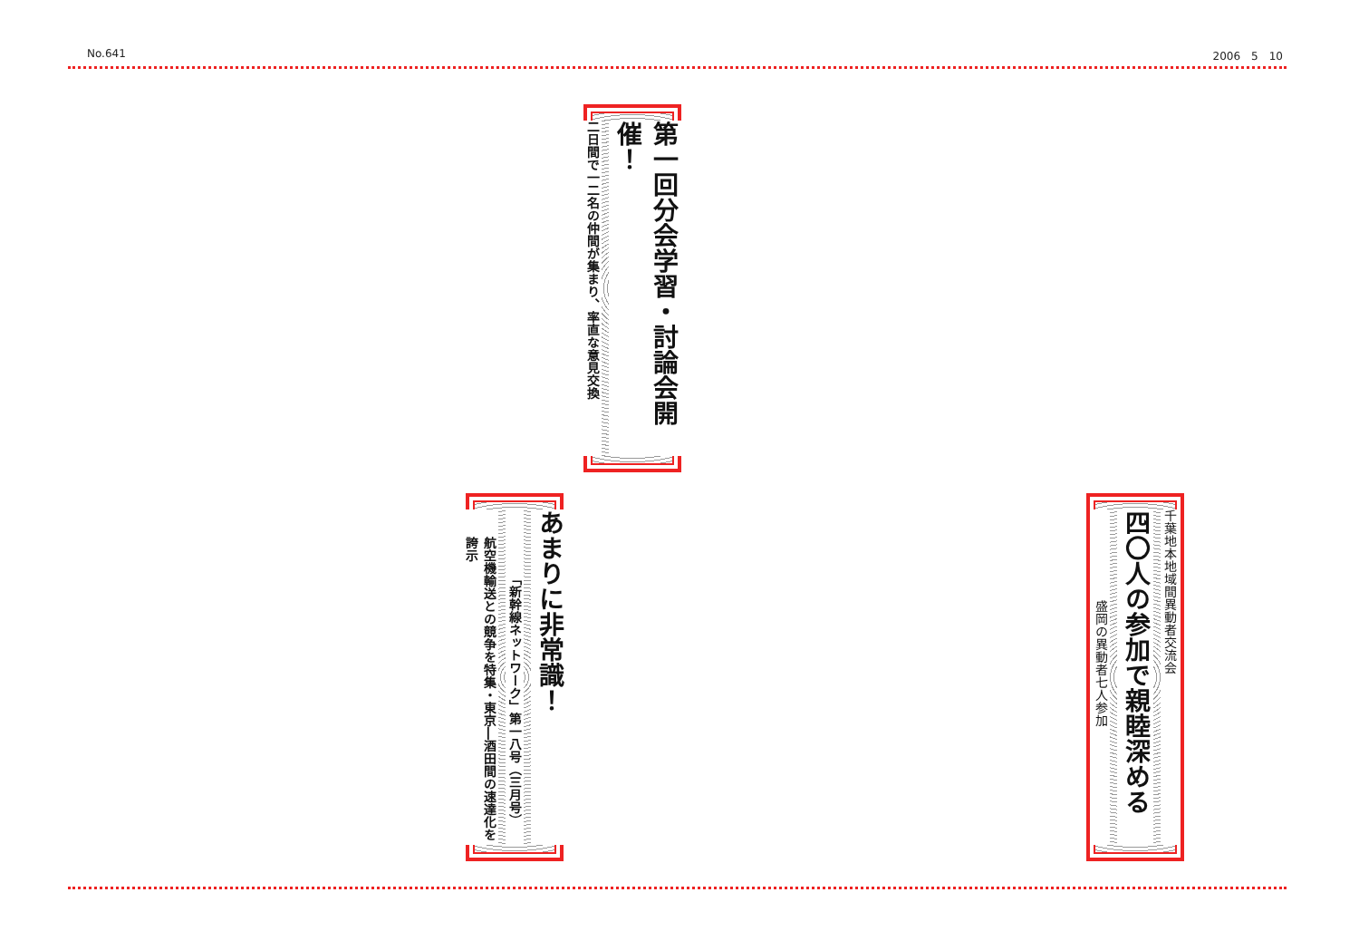No.641 2006　5　10
第一回分会学習・討論会開催！
二日間で一二名の仲間が集まり、率直な意見交換
あまりに非常識！
「新幹線ネットワーク」第一八号（三月号）
航空機輸送との競争を特集・東京―酒田間の速達化を誇示
千葉地本地域間異動者交流会
四〇人の参加で親睦深める
盛岡の異動者七人参加